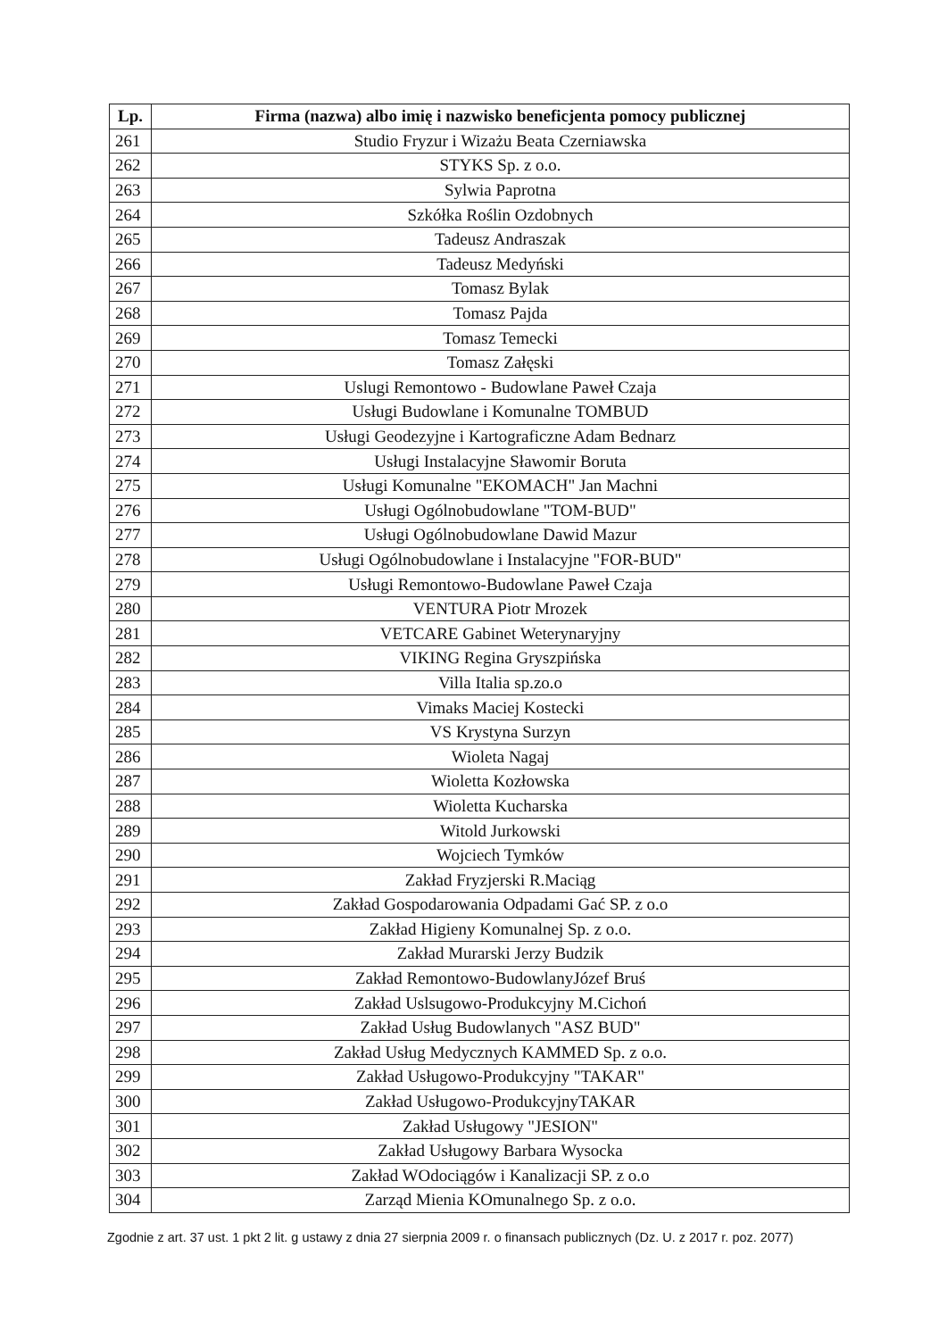| Lp. | Firma (nazwa) albo imię i nazwisko beneficjenta pomocy publicznej |
| --- | --- |
| 261 | Studio Fryzur i Wizażu Beata Czerniawska |
| 262 | STYKS Sp. z o.o. |
| 263 | Sylwia Paprotna |
| 264 | Szkółka Roślin Ozdobnych |
| 265 | Tadeusz Andraszak |
| 266 | Tadeusz Medyński |
| 267 | Tomasz Bylak |
| 268 | Tomasz Pajda |
| 269 | Tomasz Temecki |
| 270 | Tomasz Załęski |
| 271 | Uslugi Remontowo - Budowlane Paweł Czaja |
| 272 | Usługi Budowlane i Komunalne TOMBUD |
| 273 | Usługi Geodezyjne i Kartograficzne Adam Bednarz |
| 274 | Usługi Instalacyjne Sławomir Boruta |
| 275 | Usługi Komunalne "EKOMACH" Jan Machni |
| 276 | Usługi Ogólnobudowlane "TOM-BUD" |
| 277 | Usługi Ogólnobudowlane Dawid Mazur |
| 278 | Usługi Ogólnobudowlane i Instalacyjne "FOR-BUD" |
| 279 | Usługi Remontowo-Budowlane Paweł Czaja |
| 280 | VENTURA Piotr Mrozek |
| 281 | VETCARE Gabinet Weterynaryjny |
| 282 | VIKING Regina Gryszpińska |
| 283 | Villa Italia sp.zo.o |
| 284 | Vimaks Maciej Kostecki |
| 285 | VS Krystyna Surzyn |
| 286 | Wioleta Nagaj |
| 287 | Wioletta Kozłowska |
| 288 | Wioletta Kucharska |
| 289 | Witold Jurkowski |
| 290 | Wojciech Tymków |
| 291 | Zakład Fryzjerski R.Maciąg |
| 292 | Zakład Gospodarowania Odpadami Gać SP. z o.o |
| 293 | Zakład Higieny Komunalnej Sp. z o.o. |
| 294 | Zakład Murarski Jerzy Budzik |
| 295 | Zakład Remontowo-BudowlanyJózef Bruś |
| 296 | Zakład Uslsugowo-Produkcyjny M.Cichoń |
| 297 | Zakład Usług Budowlanych "ASZ BUD" |
| 298 | Zakład Usług Medycznych KAMMED Sp. z o.o. |
| 299 | Zakład Usługowo-Produkcyjny "TAKAR" |
| 300 | Zakład Usługowo-ProdukcyjnyTAKAR |
| 301 | Zakład Usługowy "JESION" |
| 302 | Zakład Usługowy Barbara Wysocka |
| 303 | Zakład WOdociągów i Kanalizacji SP. z o.o |
| 304 | Zarząd Mienia KOmunalnego Sp. z o.o. |
Zgodnie z art. 37 ust. 1 pkt 2 lit. g ustawy z dnia 27 sierpnia 2009 r. o finansach publicznych (Dz. U. z 2017 r. poz. 2077)